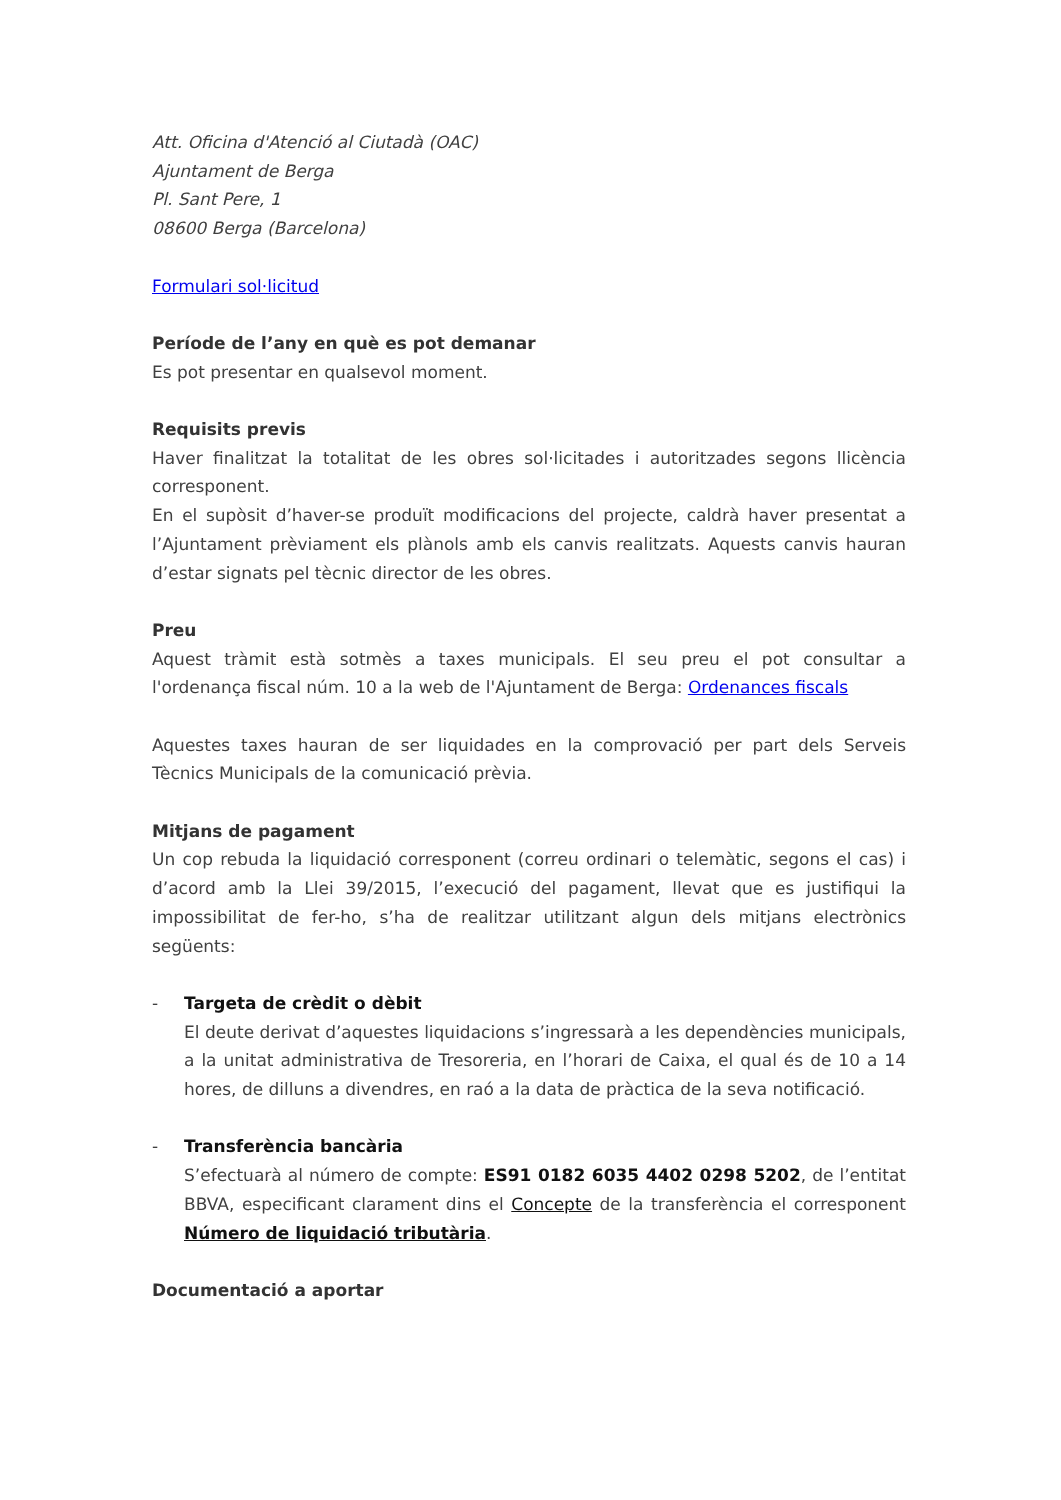Att. Oficina d'Atenció al Ciutadà (OAC)
Ajuntament de Berga
Pl. Sant Pere, 1
08600 Berga (Barcelona)
Formulari sol·licitud
Període de l’any en què es pot demanar
Es pot presentar en qualsevol moment.
Requisits previs
Haver finalitzat la totalitat de les obres sol·licitades i autoritzades segons llicència corresponent.
En el supòsit d’haver-se produït modificacions del projecte, caldrà haver presentat a l’Ajuntament prèviament els plànols amb els canvis realitzats. Aquests canvis hauran d’estar signats pel tècnic director de les obres.
Preu
Aquest tràmit està sotmès a taxes municipals. El seu preu el pot consultar a l'ordenança fiscal núm. 10 a la web de l'Ajuntament de Berga: Ordenances fiscals
Aquestes taxes hauran de ser liquidades en la comprovació per part dels Serveis Tècnics Municipals de la comunicació prèvia.
Mitjans de pagament
Un cop rebuda la liquidació corresponent (correu ordinari o telemàtic, segons el cas) i d’acord amb la Llei 39/2015, l’execució del pagament, llevat que es justifiqui la impossibilitat de fer-ho, s’ha de realitzar utilitzant algun dels mitjans electrònics següents:
- Targeta de crèdit o dèbit
El deute derivat d’aquestes liquidacions s’ingressarà a les dependències municipals, a la unitat administrativa de Tresoreria, en l’horari de Caixa, el qual és de 10 a 14 hores, de dilluns a divendres, en raó a la data de pràctica de la seva notificació.
- Transferència bancària
S’efectuarà al número de compte: ES91 0182 6035 4402 0298 5202, de l’entitat BBVA, especificant clarament dins el Concepte de la transferència el corresponent Número de liquidació tributària.
Documentació a aportar